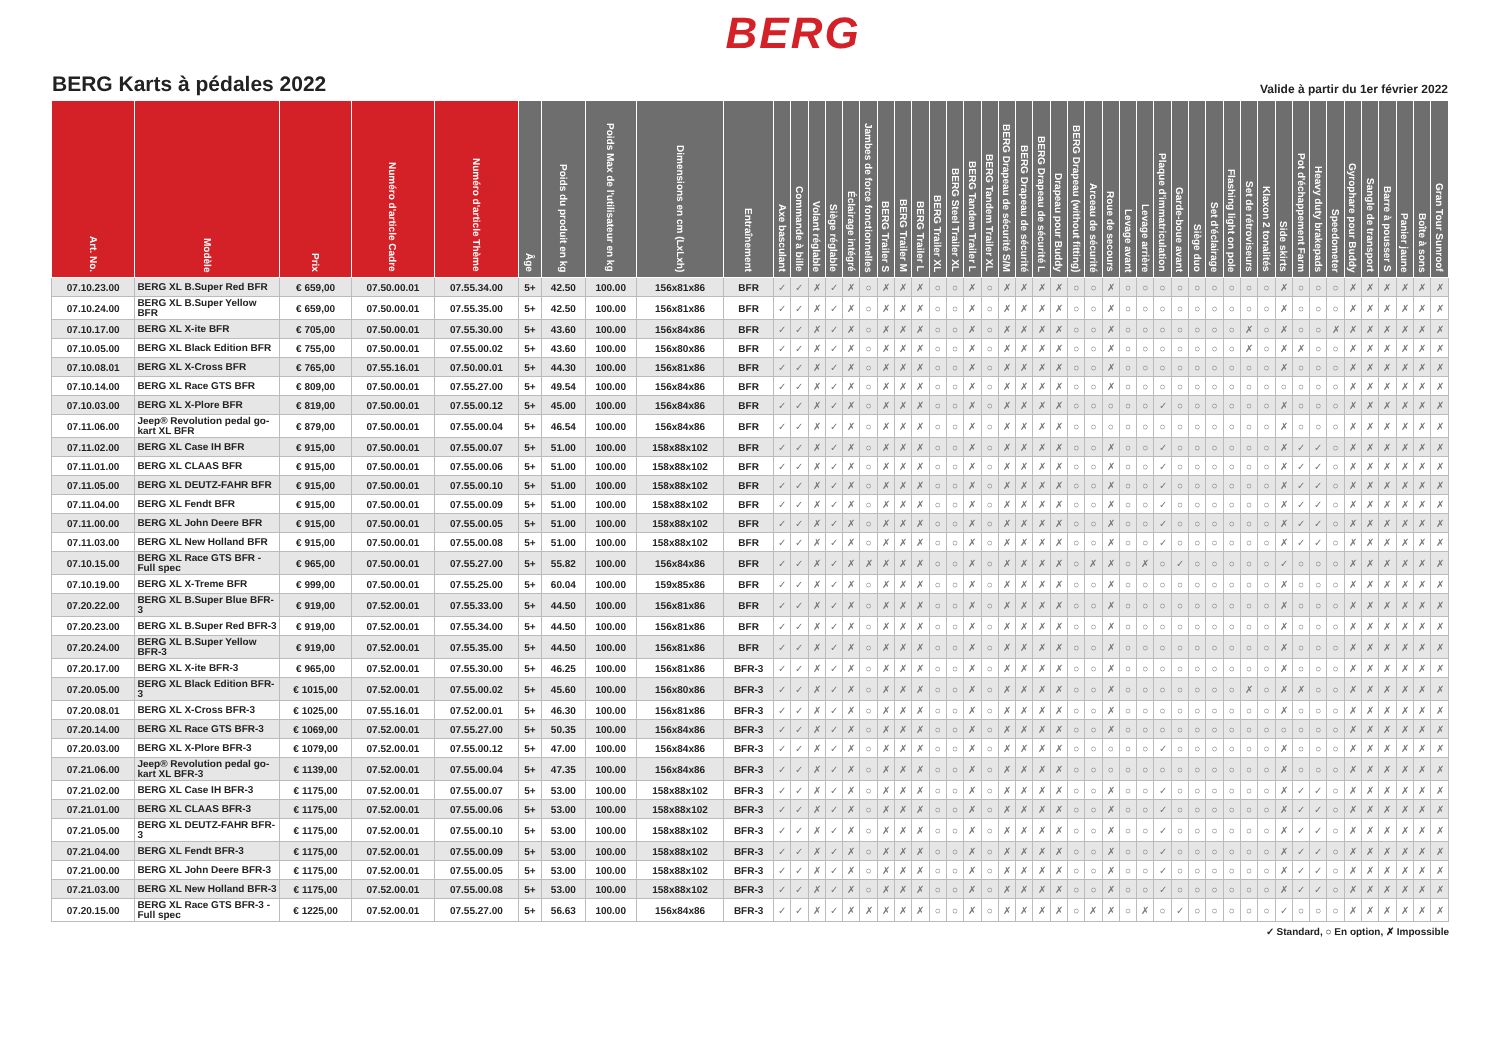BERG Karts à pédales 2022
BERG
Valide à partir du 1er février 2022
| Art. No. | Modèle | Prix | Numéro d'article Cadre | Numéro d'article Thème | Âge | Poids du produit en kg | Poids Max de l'utilisateur en kg | Dimensions en cm (LxLxh) | Entraînement | Axe basculant | Commande à bille | Volant réglable | Siège réglable | Éclairage intégré | Jambes de force fonctionnelles | BERG Trailer S | BERG Trailer M | BERG Trailer L | BERG Trailer XL | BERG Steel Trailer XL | BERG Tandem Trailer L | BERG Tandem Trailer XL | BERG Drapeau de sécurité S/M | BERG Drapeau de sécurité | BERG Drapeau de sécurité L | Drapeau pour Buddy | BERG Drapeau (without fitting) | Arceau de sécurité | Roue de secours | Levage avant | Levage arrière | Plaque d'immatriculation | Garde-boue avant | Siège duo | Set d'éclairage | Flashing light on pole | Set de rétroviseurs | Klaxon 2 tonalités | Side skirts | Pot d'échappement Farm | Heavy duty brakepads | Speedometer | Gyrophare pour Buddy | Sangle de transport | Barre à pousser S | Panier jaune | Boîte à sons | Gran Tour Sunroof |
| --- | --- | --- | --- | --- | --- | --- | --- | --- | --- | --- | --- | --- | --- | --- | --- | --- | --- | --- | --- | --- | --- | --- | --- | --- | --- | --- | --- | --- | --- | --- | --- | --- | --- | --- | --- | --- | --- | --- | --- | --- | --- | --- | --- | --- | --- | --- | --- | --- |
| 07.10.23.00 | BERG XL B.Super Red BFR | € 659,00 | 07.50.00.01 | 07.55.34.00 | 5+ | 42.50 | 100.00 | 156x81x86 | BFR | ✓ | ✓ | ✗ | ✓ | ✗ | ○ | ✗ | ✗ | ✗ | ○ | ○ | ✗ | ○ | ✗ | ✗ | ✗ | ✗ | ○ | ○ | ✗ | ○ | ○ | ○ | ○ | ○ | ○ | ○ | ○ | ○ | ✗ | ○ | ○ | ○ | ✗ | ✗ | ✗ | ✗ | ✗ | ✗ |
| 07.10.24.00 | BERG XL B.Super Yellow BFR | € 659,00 | 07.50.00.01 | 07.55.35.00 | 5+ | 42.50 | 100.00 | 156x81x86 | BFR | ✓ | ✓ | ✗ | ✓ | ✗ | ○ | ✗ | ✗ | ✗ | ○ | ○ | ✗ | ○ | ✗ | ✗ | ✗ | ✗ | ○ | ○ | ✗ | ○ | ○ | ○ | ○ | ○ | ○ | ○ | ○ | ○ | ✗ | ○ | ○ | ○ | ✗ | ✗ | ✗ | ✗ | ✗ | ✗ |
| 07.10.17.00 | BERG XL X-ite BFR | € 705,00 | 07.50.00.01 | 07.55.30.00 | 5+ | 43.60 | 100.00 | 156x84x86 | BFR | ✓ | ✓ | ✗ | ✓ | ✗ | ○ | ✗ | ✗ | ✗ | ○ | ○ | ✗ | ○ | ✗ | ✗ | ✗ | ✗ | ○ | ○ | ✗ | ○ | ○ | ○ | ○ | ○ | ○ | ○ | ✗ | ○ | ✗ | ○ | ○ | ✗ | ✗ | ✗ | ✗ | ✗ | ✗ | ✗ |
| 07.10.05.00 | BERG XL Black Edition BFR | € 755,00 | 07.50.00.01 | 07.55.00.02 | 5+ | 43.60 | 100.00 | 156x80x86 | BFR | ✓ | ✓ | ✗ | ✓ | ✗ | ○ | ✗ | ✗ | ✗ | ○ | ○ | ✗ | ○ | ✗ | ✗ | ✗ | ✗ | ○ | ○ | ✗ | ○ | ○ | ○ | ○ | ○ | ○ | ○ | ✗ | ○ | ✗ | ✗ | ○ | ○ | ✗ | ✗ | ✗ | ✗ | ✗ | ✗ |
| 07.10.08.01 | BERG XL X-Cross BFR | € 765,00 | 07.55.16.01 | 07.50.00.01 | 5+ | 44.30 | 100.00 | 156x81x86 | BFR | ✓ | ✓ | ✗ | ✓ | ✗ | ○ | ✗ | ✗ | ✗ | ○ | ○ | ✗ | ○ | ✗ | ✗ | ✗ | ✗ | ○ | ○ | ✗ | ○ | ○ | ○ | ○ | ○ | ○ | ○ | ○ | ○ | ✗ | ○ | ○ | ○ | ✗ | ✗ | ✗ | ✗ | ✗ | ✗ |
| 07.10.14.00 | BERG XL Race GTS BFR | € 809,00 | 07.50.00.01 | 07.55.27.00 | 5+ | 49.54 | 100.00 | 156x84x86 | BFR | ✓ | ✓ | ✗ | ✓ | ✗ | ○ | ✗ | ✗ | ✗ | ○ | ○ | ✗ | ○ | ✗ | ✗ | ✗ | ✗ | ○ | ○ | ✗ | ○ | ○ | ○ | ○ | ○ | ○ | ○ | ○ | ○ | ○ | ○ | ○ | ○ | ✗ | ✗ | ✗ | ✗ | ✗ | ✗ |
| 07.10.03.00 | BERG XL X-Plore BFR | € 819,00 | 07.50.00.01 | 07.55.00.12 | 5+ | 45.00 | 100.00 | 156x84x86 | BFR | ✓ | ✓ | ✗ | ✓ | ✗ | ○ | ✗ | ✗ | ✗ | ○ | ○ | ✗ | ○ | ✗ | ✗ | ✗ | ✗ | ○ | ○ | ○ | ○ | ○ | ✓ | ○ | ○ | ○ | ○ | ○ | ○ | ✗ | ○ | ○ | ○ | ✗ | ✗ | ✗ | ✗ | ✗ | ✗ |
| 07.11.06.00 | Jeep® Revolution pedal go-kart XL BFR | € 879,00 | 07.50.00.01 | 07.55.00.04 | 5+ | 46.54 | 100.00 | 156x84x86 | BFR | ✓ | ✓ | ✗ | ✓ | ✗ | ○ | ✗ | ✗ | ✗ | ○ | ○ | ✗ | ○ | ✗ | ✗ | ✗ | ✗ | ○ | ○ | ○ | ○ | ○ | ○ | ○ | ○ | ○ | ○ | ○ | ○ | ✗ | ○ | ○ | ○ | ✗ | ✗ | ✗ | ✗ | ✗ | ✗ |
| 07.11.02.00 | BERG XL Case IH BFR | € 915,00 | 07.50.00.01 | 07.55.00.07 | 5+ | 51.00 | 100.00 | 158x88x102 | BFR | ✓ | ✓ | ✗ | ✓ | ✗ | ○ | ✗ | ✗ | ✗ | ○ | ○ | ✗ | ○ | ✗ | ✗ | ✗ | ✗ | ○ | ○ | ✗ | ○ | ○ | ✓ | ○ | ○ | ○ | ○ | ○ | ○ | ✗ | ✓ | ✓ | ○ | ✗ | ✗ | ✗ | ✗ | ✗ | ✗ |
| 07.11.01.00 | BERG XL CLAAS BFR | € 915,00 | 07.50.00.01 | 07.55.00.06 | 5+ | 51.00 | 100.00 | 158x88x102 | BFR | ✓ | ✓ | ✗ | ✓ | ✗ | ○ | ✗ | ✗ | ✗ | ○ | ○ | ✗ | ○ | ✗ | ✗ | ✗ | ✗ | ○ | ○ | ✗ | ○ | ○ | ✓ | ○ | ○ | ○ | ○ | ○ | ○ | ✗ | ✓ | ✓ | ○ | ✗ | ✗ | ✗ | ✗ | ✗ | ✗ |
| 07.11.05.00 | BERG XL DEUTZ-FAHR BFR | € 915,00 | 07.50.00.01 | 07.55.00.10 | 5+ | 51.00 | 100.00 | 158x88x102 | BFR | ✓ | ✓ | ✗ | ✓ | ✗ | ○ | ✗ | ✗ | ✗ | ○ | ○ | ✗ | ○ | ✗ | ✗ | ✗ | ✗ | ○ | ○ | ✗ | ○ | ○ | ✓ | ○ | ○ | ○ | ○ | ○ | ○ | ✗ | ✓ | ✓ | ○ | ✗ | ✗ | ✗ | ✗ | ✗ | ✗ |
| 07.11.04.00 | BERG XL Fendt BFR | € 915,00 | 07.50.00.01 | 07.55.00.09 | 5+ | 51.00 | 100.00 | 158x88x102 | BFR | ✓ | ✓ | ✗ | ✓ | ✗ | ○ | ✗ | ✗ | ✗ | ○ | ○ | ✗ | ○ | ✗ | ✗ | ✗ | ✗ | ○ | ○ | ✗ | ○ | ○ | ✓ | ○ | ○ | ○ | ○ | ○ | ○ | ✗ | ✓ | ✓ | ○ | ✗ | ✗ | ✗ | ✗ | ✗ | ✗ |
| 07.11.00.00 | BERG XL John Deere BFR | € 915,00 | 07.50.00.01 | 07.55.00.05 | 5+ | 51.00 | 100.00 | 158x88x102 | BFR | ✓ | ✓ | ✗ | ✓ | ✗ | ○ | ✗ | ✗ | ✗ | ○ | ○ | ✗ | ○ | ✗ | ✗ | ✗ | ✗ | ○ | ○ | ✗ | ○ | ○ | ✓ | ○ | ○ | ○ | ○ | ○ | ○ | ✗ | ✓ | ✓ | ○ | ✗ | ✗ | ✗ | ✗ | ✗ | ✗ |
| 07.11.03.00 | BERG XL New Holland BFR | € 915,00 | 07.50.00.01 | 07.55.00.08 | 5+ | 51.00 | 100.00 | 158x88x102 | BFR | ✓ | ✓ | ✗ | ✓ | ✗ | ○ | ✗ | ✗ | ✗ | ○ | ○ | ✗ | ○ | ✗ | ✗ | ✗ | ✗ | ○ | ○ | ✗ | ○ | ○ | ✓ | ○ | ○ | ○ | ○ | ○ | ○ | ✗ | ✓ | ✓ | ○ | ✗ | ✗ | ✗ | ✗ | ✗ | ✗ |
| 07.10.15.00 | BERG XL Race GTS BFR - Full spec | € 965,00 | 07.50.00.01 | 07.55.27.00 | 5+ | 55.82 | 100.00 | 156x84x86 | BFR | ✓ | ✓ | ✗ | ✓ | ✗ | ✗ | ✗ | ✗ | ✗ | ○ | ○ | ✗ | ○ | ✗ | ✗ | ✗ | ✗ | ○ | ✗ | ✗ | ○ | ✗ | ○ | ✓ | ○ | ○ | ○ | ○ | ○ | ✓ | ○ | ○ | ○ | ✗ | ✗ | ✗ | ✗ | ✗ | ✗ |
| 07.10.19.00 | BERG XL X-Treme BFR | € 999,00 | 07.50.00.01 | 07.55.25.00 | 5+ | 60.04 | 100.00 | 159x85x86 | BFR | ✓ | ✓ | ✗ | ✓ | ✗ | ○ | ✗ | ✗ | ✗ | ○ | ○ | ✗ | ○ | ✗ | ✗ | ✗ | ✗ | ○ | ○ | ✗ | ○ | ○ | ○ | ○ | ○ | ○ | ○ | ○ | ○ | ✗ | ○ | ○ | ○ | ✗ | ✗ | ✗ | ✗ | ✗ | ✗ |
| 07.20.22.00 | BERG XL B.Super Blue BFR-3 | € 919,00 | 07.52.00.01 | 07.55.33.00 | 5+ | 44.50 | 100.00 | 156x81x86 | BFR | ✓ | ✓ | ✗ | ✓ | ✗ | ○ | ✗ | ✗ | ✗ | ○ | ○ | ✗ | ○ | ✗ | ✗ | ✗ | ✗ | ○ | ○ | ✗ | ○ | ○ | ○ | ○ | ○ | ○ | ○ | ○ | ○ | ✗ | ○ | ○ | ○ | ✗ | ✗ | ✗ | ✗ | ✗ | ✗ |
| 07.20.23.00 | BERG XL B.Super Red BFR-3 | € 919,00 | 07.52.00.01 | 07.55.34.00 | 5+ | 44.50 | 100.00 | 156x81x86 | BFR | ✓ | ✓ | ✗ | ✓ | ✗ | ○ | ✗ | ✗ | ✗ | ○ | ○ | ✗ | ○ | ✗ | ✗ | ✗ | ✗ | ○ | ○ | ✗ | ○ | ○ | ○ | ○ | ○ | ○ | ○ | ○ | ○ | ✗ | ○ | ○ | ○ | ✗ | ✗ | ✗ | ✗ | ✗ | ✗ |
| 07.20.24.00 | BERG XL B.Super Yellow BFR-3 | € 919,00 | 07.52.00.01 | 07.55.35.00 | 5+ | 44.50 | 100.00 | 156x81x86 | BFR | ✓ | ✓ | ✗ | ✓ | ✗ | ○ | ✗ | ✗ | ✗ | ○ | ○ | ✗ | ○ | ✗ | ✗ | ✗ | ✗ | ○ | ○ | ✗ | ○ | ○ | ○ | ○ | ○ | ○ | ○ | ○ | ○ | ✗ | ○ | ○ | ○ | ✗ | ✗ | ✗ | ✗ | ✗ | ✗ |
| 07.20.17.00 | BERG XL X-ite BFR-3 | € 965,00 | 07.52.00.01 | 07.55.30.00 | 5+ | 46.25 | 100.00 | 156x81x86 | BFR-3 | ✓ | ✓ | ✗ | ✓ | ✗ | ○ | ✗ | ✗ | ✗ | ○ | ○ | ✗ | ○ | ✗ | ✗ | ✗ | ✗ | ○ | ○ | ✗ | ○ | ○ | ○ | ○ | ○ | ○ | ○ | ○ | ○ | ✗ | ○ | ○ | ○ | ✗ | ✗ | ✗ | ✗ | ✗ | ✗ |
| 07.20.05.00 | BERG XL Black Edition BFR-3 | € 1015,00 | 07.52.00.01 | 07.55.00.02 | 5+ | 45.60 | 100.00 | 156x80x86 | BFR-3 | ✓ | ✓ | ✗ | ✓ | ✗ | ○ | ✗ | ✗ | ✗ | ○ | ○ | ✗ | ○ | ✗ | ✗ | ✗ | ✗ | ○ | ○ | ✗ | ○ | ○ | ○ | ○ | ○ | ○ | ○ | ✗ | ○ | ✗ | ✗ | ○ | ○ | ✗ | ✗ | ✗ | ✗ | ✗ | ✗ |
| 07.20.08.01 | BERG XL X-Cross BFR-3 | € 1025,00 | 07.55.16.01 | 07.52.00.01 | 5+ | 46.30 | 100.00 | 156x81x86 | BFR-3 | ✓ | ✓ | ✗ | ✓ | ✗ | ○ | ✗ | ✗ | ✗ | ○ | ○ | ✗ | ○ | ✗ | ✗ | ✗ | ✗ | ○ | ○ | ✗ | ○ | ○ | ○ | ○ | ○ | ○ | ○ | ○ | ○ | ✗ | ○ | ○ | ○ | ✗ | ✗ | ✗ | ✗ | ✗ | ✗ |
| 07.20.14.00 | BERG XL Race GTS BFR-3 | € 1069,00 | 07.52.00.01 | 07.55.27.00 | 5+ | 50.35 | 100.00 | 156x84x86 | BFR-3 | ✓ | ✓ | ✗ | ✓ | ✗ | ○ | ✗ | ✗ | ✗ | ○ | ○ | ✗ | ○ | ✗ | ✗ | ✗ | ✗ | ○ | ○ | ✗ | ○ | ○ | ○ | ○ | ○ | ○ | ○ | ○ | ○ | ○ | ○ | ○ | ○ | ✗ | ✗ | ✗ | ✗ | ✗ | ✗ |
| 07.20.03.00 | BERG XL X-Plore BFR-3 | € 1079,00 | 07.52.00.01 | 07.55.00.12 | 5+ | 47.00 | 100.00 | 156x84x86 | BFR-3 | ✓ | ✓ | ✗ | ✓ | ✗ | ○ | ✗ | ✗ | ✗ | ○ | ○ | ✗ | ○ | ✗ | ✗ | ✗ | ✗ | ○ | ○ | ○ | ○ | ○ | ✓ | ○ | ○ | ○ | ○ | ○ | ○ | ✗ | ○ | ○ | ○ | ✗ | ✗ | ✗ | ✗ | ✗ | ✗ |
| 07.21.06.00 | Jeep® Revolution pedal go-kart XL BFR-3 | € 1139,00 | 07.52.00.01 | 07.55.00.04 | 5+ | 47.35 | 100.00 | 156x84x86 | BFR-3 | ✓ | ✓ | ✗ | ✓ | ✗ | ○ | ✗ | ✗ | ✗ | ○ | ○ | ✗ | ○ | ✗ | ✗ | ✗ | ✗ | ○ | ○ | ○ | ○ | ○ | ○ | ○ | ○ | ○ | ○ | ○ | ○ | ✗ | ○ | ○ | ○ | ✗ | ✗ | ✗ | ✗ | ✗ | ✗ |
| 07.21.02.00 | BERG XL Case IH BFR-3 | € 1175,00 | 07.52.00.01 | 07.55.00.07 | 5+ | 53.00 | 100.00 | 158x88x102 | BFR-3 | ✓ | ✓ | ✗ | ✓ | ✗ | ○ | ✗ | ✗ | ✗ | ○ | ○ | ✗ | ○ | ✗ | ✗ | ✗ | ✗ | ○ | ○ | ✗ | ○ | ○ | ✓ | ○ | ○ | ○ | ○ | ○ | ○ | ✗ | ✓ | ✓ | ○ | ✗ | ✗ | ✗ | ✗ | ✗ | ✗ |
| 07.21.01.00 | BERG XL CLAAS BFR-3 | € 1175,00 | 07.52.00.01 | 07.55.00.06 | 5+ | 53.00 | 100.00 | 158x88x102 | BFR-3 | ✓ | ✓ | ✗ | ✓ | ✗ | ○ | ✗ | ✗ | ✗ | ○ | ○ | ✗ | ○ | ✗ | ✗ | ✗ | ✗ | ○ | ○ | ✗ | ○ | ○ | ✓ | ○ | ○ | ○ | ○ | ○ | ○ | ✗ | ✓ | ✓ | ○ | ✗ | ✗ | ✗ | ✗ | ✗ | ✗ |
| 07.21.05.00 | BERG XL DEUTZ-FAHR BFR-3 | € 1175,00 | 07.52.00.01 | 07.55.00.10 | 5+ | 53.00 | 100.00 | 158x88x102 | BFR-3 | ✓ | ✓ | ✗ | ✓ | ✗ | ○ | ✗ | ✗ | ✗ | ○ | ○ | ✗ | ○ | ✗ | ✗ | ✗ | ✗ | ○ | ○ | ✗ | ○ | ○ | ✓ | ○ | ○ | ○ | ○ | ○ | ○ | ✗ | ✓ | ✓ | ○ | ✗ | ✗ | ✗ | ✗ | ✗ | ✗ |
| 07.21.04.00 | BERG XL Fendt BFR-3 | € 1175,00 | 07.52.00.01 | 07.55.00.09 | 5+ | 53.00 | 100.00 | 158x88x102 | BFR-3 | ✓ | ✓ | ✗ | ✓ | ✗ | ○ | ✗ | ✗ | ✗ | ○ | ○ | ✗ | ○ | ✗ | ✗ | ✗ | ✗ | ○ | ○ | ✗ | ○ | ○ | ✓ | ○ | ○ | ○ | ○ | ○ | ○ | ✗ | ✓ | ✓ | ○ | ✗ | ✗ | ✗ | ✗ | ✗ | ✗ |
| 07.21.00.00 | BERG XL John Deere BFR-3 | € 1175,00 | 07.52.00.01 | 07.55.00.05 | 5+ | 53.00 | 100.00 | 158x88x102 | BFR-3 | ✓ | ✓ | ✗ | ✓ | ✗ | ○ | ✗ | ✗ | ✗ | ○ | ○ | ✗ | ○ | ✗ | ✗ | ✗ | ✗ | ○ | ○ | ✗ | ○ | ○ | ✓ | ○ | ○ | ○ | ○ | ○ | ○ | ✗ | ✓ | ✓ | ○ | ✗ | ✗ | ✗ | ✗ | ✗ | ✗ |
| 07.21.03.00 | BERG XL New Holland BFR-3 | € 1175,00 | 07.52.00.01 | 07.55.00.08 | 5+ | 53.00 | 100.00 | 158x88x102 | BFR-3 | ✓ | ✓ | ✗ | ✓ | ✗ | ○ | ✗ | ✗ | ✗ | ○ | ○ | ✗ | ○ | ✗ | ✗ | ✗ | ✗ | ○ | ○ | ✗ | ○ | ○ | ✓ | ○ | ○ | ○ | ○ | ○ | ○ | ✗ | ✓ | ✓ | ○ | ✗ | ✗ | ✗ | ✗ | ✗ | ✗ |
| 07.20.15.00 | BERG XL Race GTS BFR-3 - Full spec | € 1225,00 | 07.52.00.01 | 07.55.27.00 | 5+ | 56.63 | 100.00 | 156x84x86 | BFR-3 | ✓ | ✓ | ✗ | ✓ | ✗ | ✗ | ✗ | ✗ | ✗ | ○ | ○ | ✗ | ○ | ✗ | ✗ | ✗ | ✗ | ○ | ✗ | ✗ | ○ | ✗ | ○ | ✓ | ○ | ○ | ○ | ○ | ○ | ✓ | ○ | ○ | ○ | ✗ | ✗ | ✗ | ✗ | ✗ | ✗ |
✓ Standard, ○ En option, ✗ Impossible